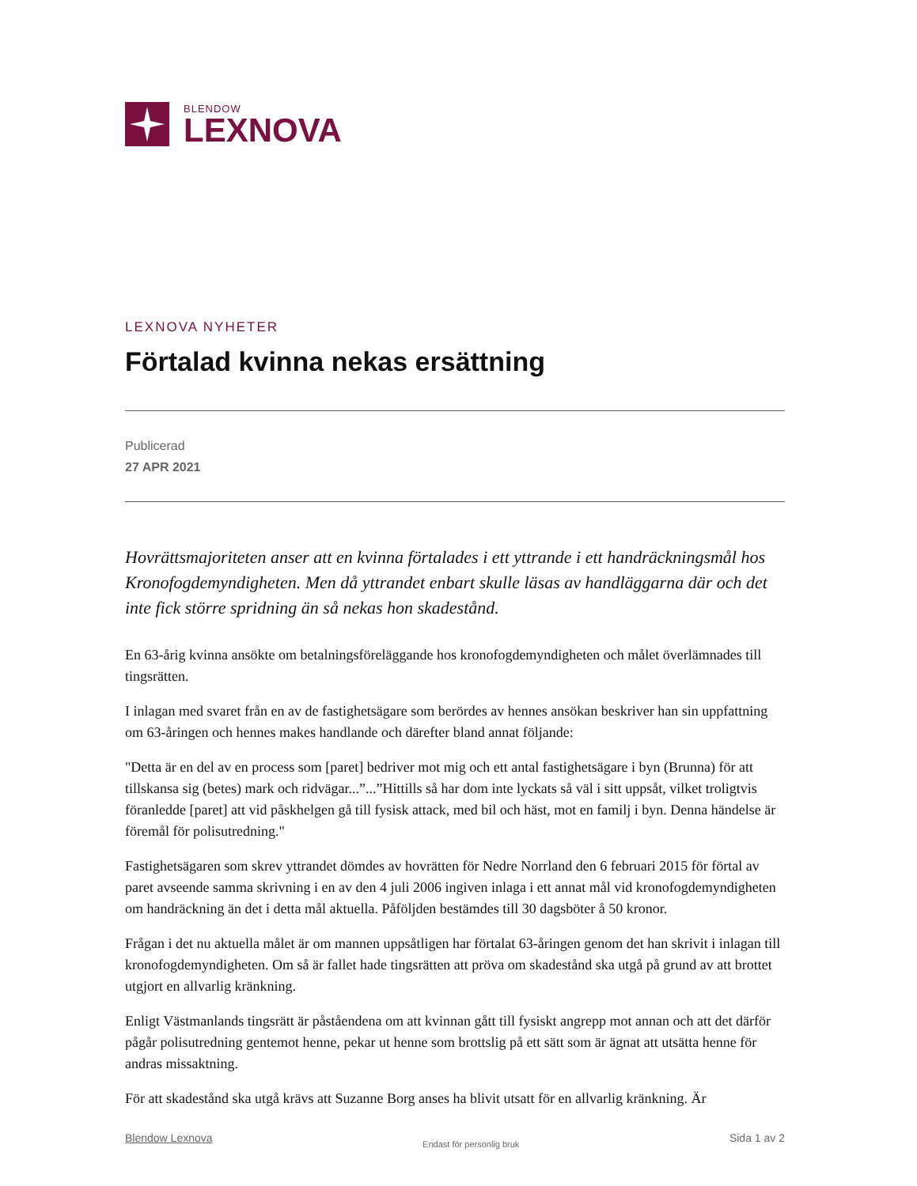BLENDOW
LEXNOVA
LEXNOVA NYHETER
Förtalad kvinna nekas ersättning
Publicerad
27 APR 2021
Hovrättsmajoriteten anser att en kvinna förtalades i ett yttrande i ett handräckningsmål hos Kronofogdemyndigheten. Men då yttrandet enbart skulle läsas av handläggarna där och det inte fick större spridning än så nekas hon skadestånd.
En 63-årig kvinna ansökte om betalningsföreläggande hos kronofogdemyndigheten och målet överlämnades till tingsrätten.
I inlagan med svaret från en av de fastighetsägare som berördes av hennes ansökan beskriver han sin uppfattning om 63-åringen och hennes makes handlande och därefter bland annat följande:
"Detta är en del av en process som [paret] bedriver mot mig och ett antal fastighetsägare i byn (Brunna) för att tillskansa sig (betes) mark och ridvägar...”...”Hittills så har dom inte lyckats så väl i sitt uppsåt, vilket troligtvis föranledde [paret] att vid påskhelgen gå till fysisk attack, med bil och häst, mot en familj i byn. Denna händelse är föremål för polisutredning."
Fastighetsägaren som skrev yttrandet dömdes av hovrätten för Nedre Norrland den 6 februari 2015 för förtal av paret avseende samma skrivning i en av den 4 juli 2006 ingiven inlaga i ett annat mål vid kronofogdemyndigheten om handräckning än det i detta mål aktuella. Påföljden bestämdes till 30 dagsböter å 50 kronor.
Frågan i det nu aktuella målet är om mannen uppsåtligen har förtalat 63-åringen genom det han skrivit i inlagan till kronofogdemyndigheten. Om så är fallet hade tingsrätten att pröva om skadestånd ska utgå på grund av att brottet utgjort en allvarlig kränkning.
Enligt Västmanlands tingsrätt är påståendena om att kvinnan gått till fysiskt angrepp mot annan och att det därför pågår polisutredning gentemot henne, pekar ut henne som brottslig på ett sätt som är ägnat att utsätta henne för andras missaktning.
För att skadestånd ska utgå krävs att Suzanne Borg anses ha blivit utsatt för en allvarlig kränkning. Är
Blendow Lexnova Endast för personlig bruk Sida 1 av 2